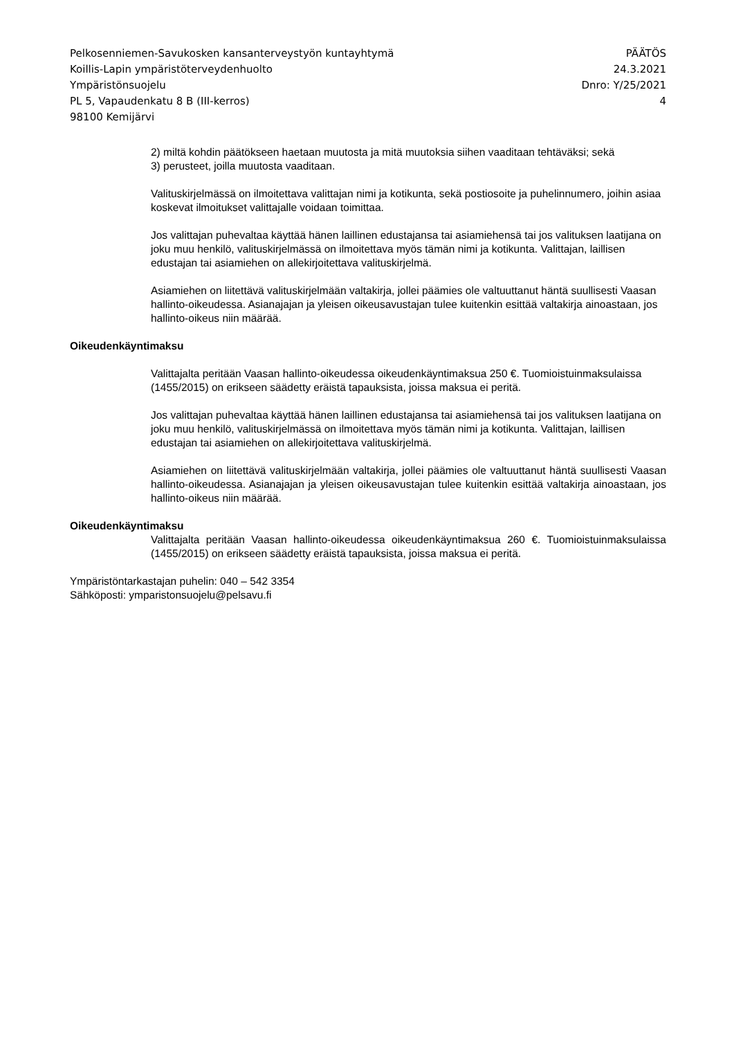Pelkosenniemen-Savukosken kansanterveystyön kuntayhtymä PÄÄTÖS
Koillis-Lapin ympäristöterveydenhuolto 24.3.2021
Ympäristönsuojelu Dnro: Y/25/2021
PL 5, Vapaudenkatu 8 B (III-kerros) 4
98100 Kemijärvi
2) miltä kohdin päätökseen haetaan muutosta ja mitä muutoksia siihen vaaditaan tehtäväksi; sekä
3) perusteet, joilla muutosta vaaditaan.
Valituskirjelmässä on ilmoitettava valittajan nimi ja kotikunta, sekä postiosoite ja puhelinnumero, joihin asiaa koskevat ilmoitukset valittajalle voidaan toimittaa.
Jos valittajan puhevaltaa käyttää hänen laillinen edustajansa tai asiamiehensä tai jos valituksen laatijana on joku muu henkilö, valituskirjelmässä on ilmoitettava myös tämän nimi ja kotikunta. Valittajan, laillisen edustajan tai asiamiehen on allekirjoitettava valituskirjelmä.
Asiamiehen on liitettävä valituskirjelmään valtakirja, jollei päämies ole valtuuttanut häntä suullisesti Vaasan hallinto-oikeudessa. Asianajajan ja yleisen oikeusavustajan tulee kuitenkin esittää valtakirja ainoastaan, jos hallinto-oikeus niin määrää.
Oikeudenkäyntimaksu
Valittajalta peritään Vaasan hallinto-oikeudessa oikeudenkäyntimaksua 250 €. Tuomioistuinmaksulaissa (1455/2015) on erikseen säädetty eräistä tapauksista, joissa maksua ei peritä.
Jos valittajan puhevaltaa käyttää hänen laillinen edustajansa tai asiamiehensä tai jos valituksen laatijana on joku muu henkilö, valituskirjelmässä on ilmoitettava myös tämän nimi ja kotikunta. Valittajan, laillisen edustajan tai asiamiehen on allekirjoitettava valituskirjelmä.
Asiamiehen on liitettävä valituskirjelmään valtakirja, jollei päämies ole valtuuttanut häntä suullisesti Vaasan hallinto-oikeudessa. Asianajajan ja yleisen oikeusavustajan tulee kuitenkin esittää valtakirja ainoastaan, jos hallinto-oikeus niin määrää.
Oikeudenkäyntimaksu
Valittajalta peritään Vaasan hallinto-oikeudessa oikeudenkäyntimaksua 260 €. Tuomioistuinmaksulaissa (1455/2015) on erikseen säädetty eräistä tapauksista, joissa maksua ei peritä.
Ympäristöntarkastajan puhelin: 040 – 542 3354
Sähköposti: ymparistonsuojelu@pelsavu.fi